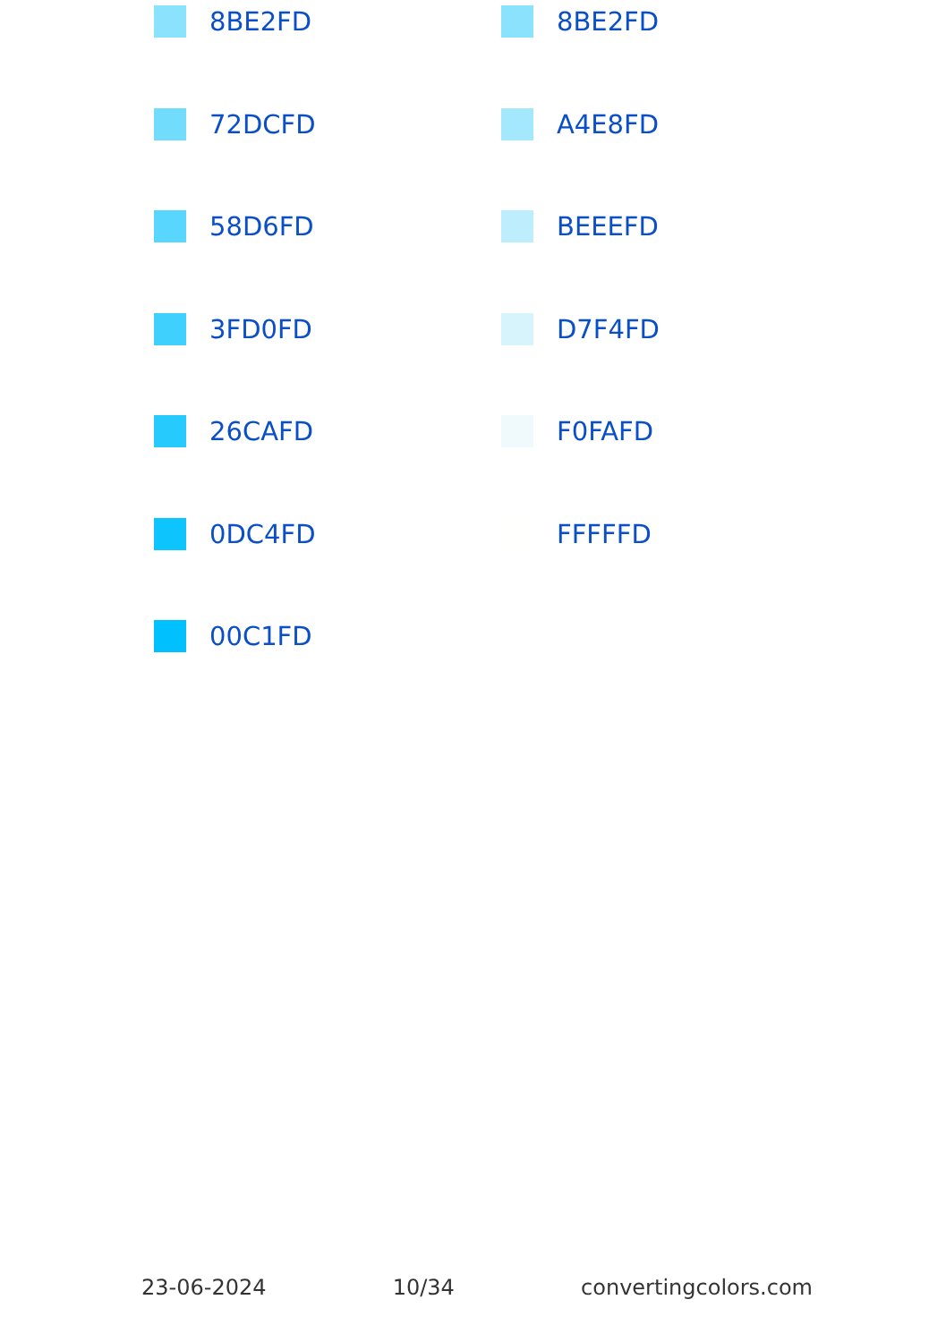8BE2FD 8BE2FD
72DCFD A4E8FD
58D6FD BEEEFD
3FD0FD D7F4FD
26CAFD F0FAFD
0DC4FD FFFFFD
00C1FD
23-06-2024 10/34 convertingcolors.com